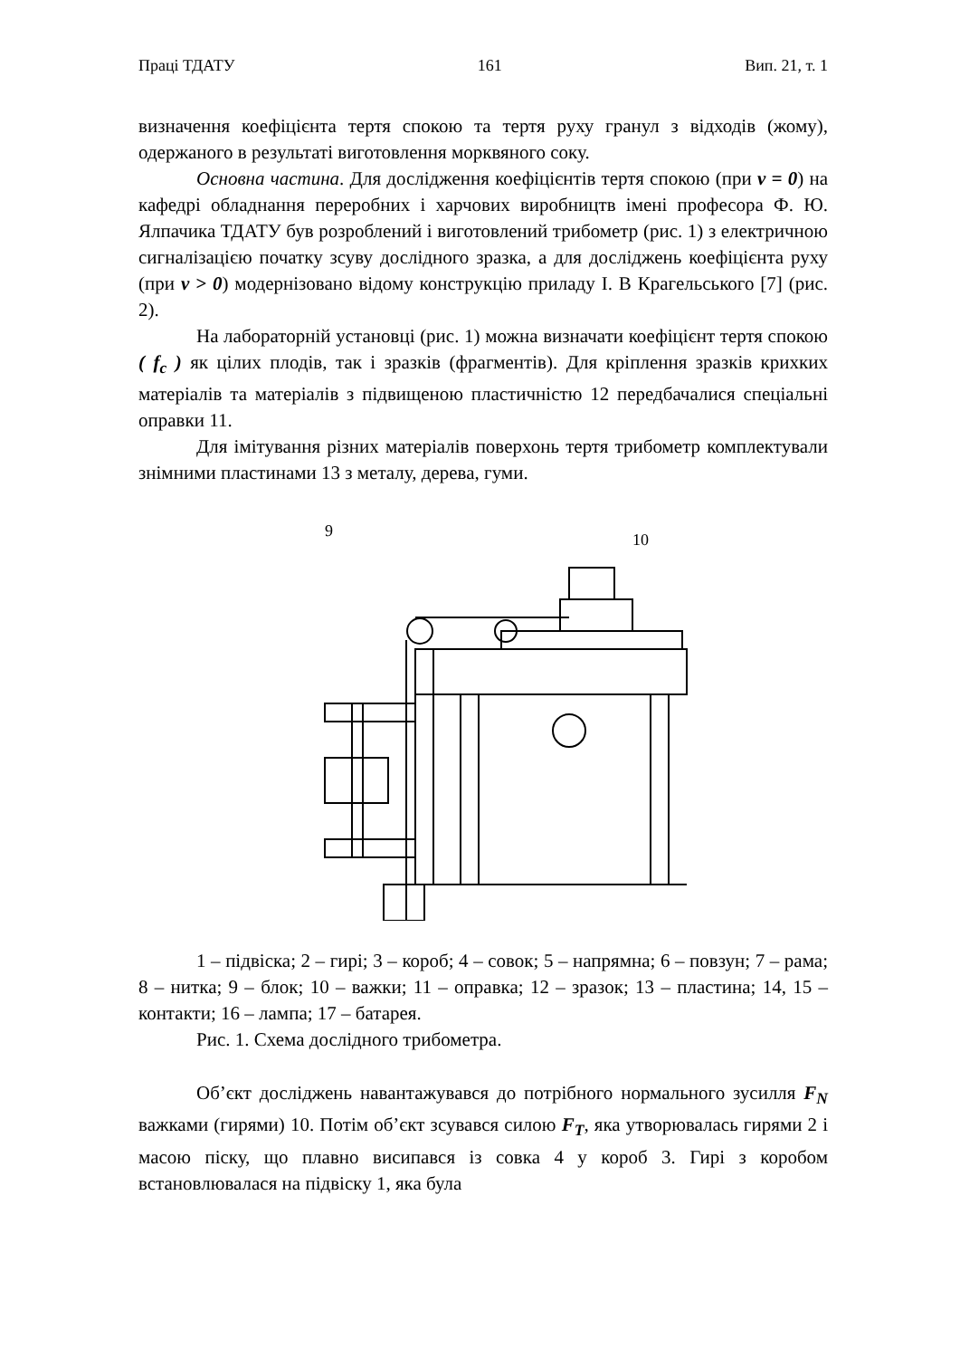Праці ТДАТУ 161 Вип. 21, т. 1
визначення коефіцієнта тертя спокою та тертя руху гранул з відходів (жому), одержаного в результаті виготовлення морквяного соку.
Основна частина. Для дослідження коефіцієнтів тертя спокою (при v = 0) на кафедрі обладнання переробних і харчових виробництв імені професора Ф. Ю. Ялпачика ТДАТУ був розроблений і виготовлений трибометр (рис. 1) з електричною сигналізацією початку зсуву дослідного зразка, а для досліджень коефіцієнта руху (при v > 0) модернізовано відому конструкцію приладу І. В Крагельського [7] (рис. 2).
На лабораторній установці (рис. 1) можна визначати коефіцієнт тертя спокою ( f<sub>c</sub> ) як цілих плодів, так і зразків (фрагментів). Для кріплення зразків крихких матеріалів та матеріалів з підвищеною пластичністю 12 передбачалися спеціальні оправки 11.
Для імітування різних матеріалів поверхонь тертя трибометр комплектували знімними пластинами 13 з металу, дерева, гуми.
9
10
1 – підвіска; 2 – гирі; 3 – короб; 4 – совок; 5 – напрямна; 6 – повзун; 7 – рама; 8 – нитка; 9 – блок; 10 – важки; 11 – оправка; 12 – зразок; 13 – пластина; 14, 15 – контакти; 16 – лампа; 17 – батарея.
Рис. 1. Схема дослідного трибометра.
Об’єкт досліджень навантажувався до потрібного нормального зусилля F<sub>N</sub> важками (гирями) 10. Потім об’єкт зсувався силою F<sub>T</sub>, яка утворювалась гирями 2 і масою піску, що плавно висипався із совка 4 у короб 3. Гирі з коробом встановлювалася на підвіску 1, яка була